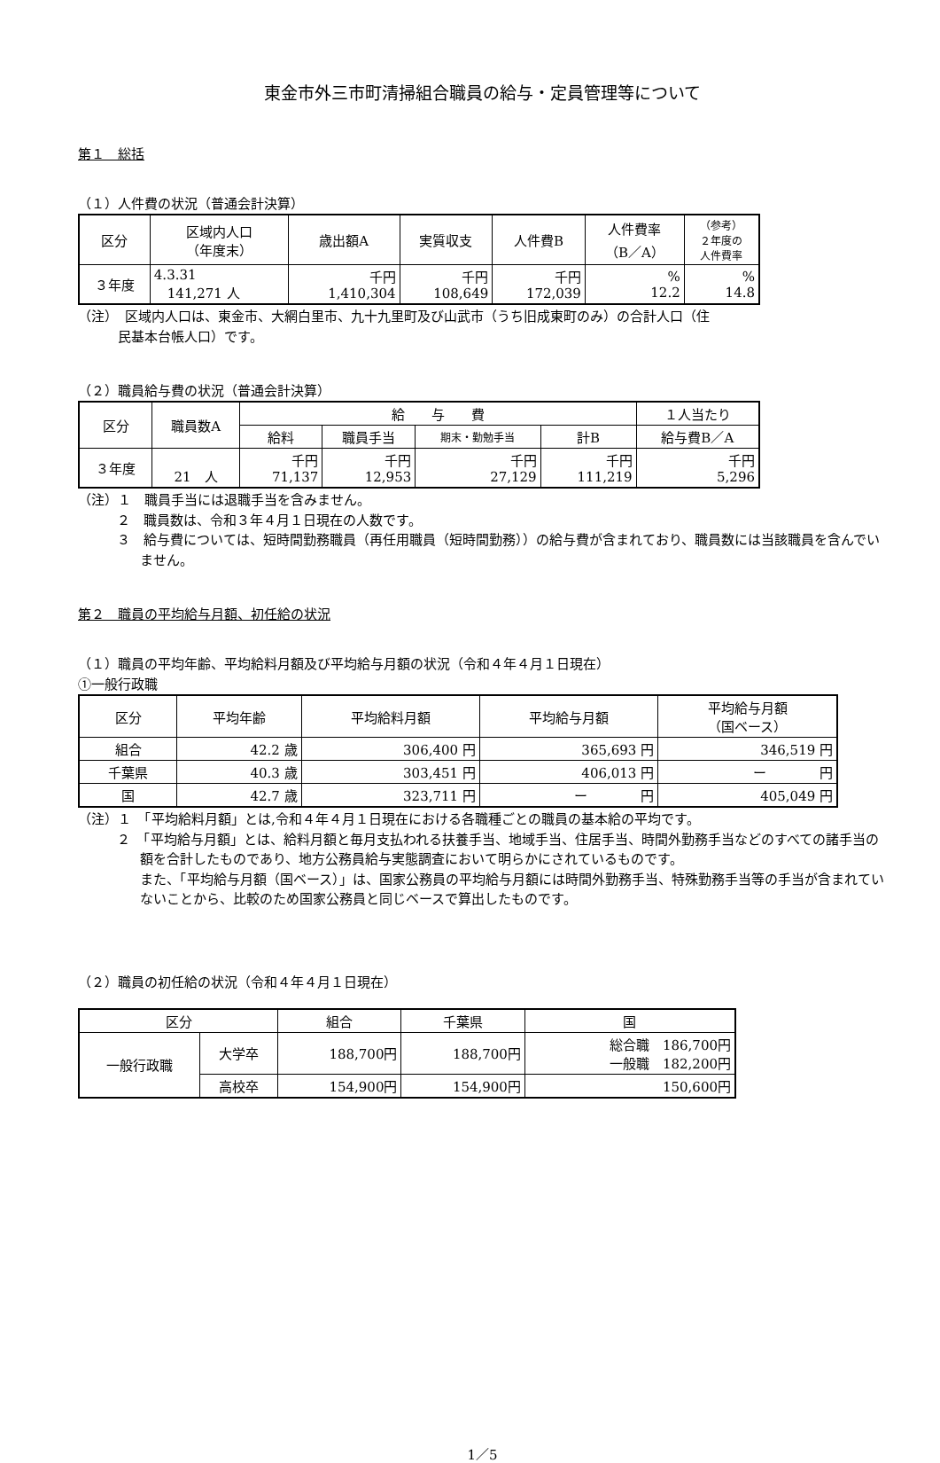東金市外三市町清掃組合職員の給与・定員管理等について
第１　総括
（１）人件費の状況（普通会計決算）
| 区分 | 区域内人口 （年度末） | 歳出額A | 実質収支 | 人件費B | 人件費率 （B／A） | （参考） ２年度の 人件費率 |
| --- | --- | --- | --- | --- | --- | --- |
| ３年度 | 4.3.31 141,271 人 | 千円 1,410,304 | 千円 108,649 | 千円 172,039 | % 12.2 | % 14.8 |
（注）　区域内人口は、東金市、大網白里市、九十九里町及び山武市（うち旧成東町のみ）の合計人口（住
　　　民基本台帳人口）です。
（２）職員給与費の状況（普通会計決算）
| 区分 | 職員数A | 給 与 費 | | | | １人当たり |
| --- | --- | --- | --- | --- | --- | --- |
| | | 給料 | 職員手当 | 期末・勤勉手当 | 計B | 給与費B／A |
| ３年度 | 21 人 | 千円 71,137 | 千円 12,953 | 千円 27,129 | 千円 111,219 | 千円 5,296 |
（注）１　職員手当には退職手当を含みません。
２　職員数は、令和３年４月１日現在の人数です。
３　給与費については、短時間勤務職員（再任用職員（短時間勤務））の給与費が含まれており、職員数には当該職員を含んでいません。
第２　職員の平均給与月額、初任給の状況
（１）職員の平均年齢、平均給料月額及び平均給与月額の状況（令和４年４月１日現在）
①一般行政職
| 区分 | 平均年齢 | 平均給料月額 | 平均給与月額 | 平均給与月額 （国ベース） |
| --- | --- | --- | --- | --- |
| 組合 | 42.2 歳 | 306,400 円 | 365,693 円 | 346,519 円 |
| 千葉県 | 40.3 歳 | 303,451 円 | 406,013 円 | ー 円 |
| 国 | 42.7 歳 | 323,711 円 | ー 円 | 405,049 円 |
（注）１　「平均給料月額」とは,令和４年４月１日現在における各職種ごとの職員の基本給の平均です。
２　「平均給与月額」とは、給料月額と毎月支払われる扶養手当、地域手当、住居手当、時間外勤務手当などのすべての諸手当の額を合計したものであり、地方公務員給与実態調査において明らかにされているものです。
また、「平均給与月額（国ベース）」は、国家公務員の平均給与月額には時間外勤務手当、特殊勤務手当等の手当が含まれていないことから、比較のため国家公務員と同じベースで算出したものです。
（２）職員の初任給の状況（令和４年４月１日現在）
| 区分 | | 組合 | 千葉県 | 国 |
| --- | --- | --- | --- | --- |
| 一般行政職 | 大学卒 | 188,700円 | 188,700円 | 総合職 186,700円 一般職 182,200円 |
| | 高校卒 | 154,900円 | 154,900円 | 150,600円 |
1／5